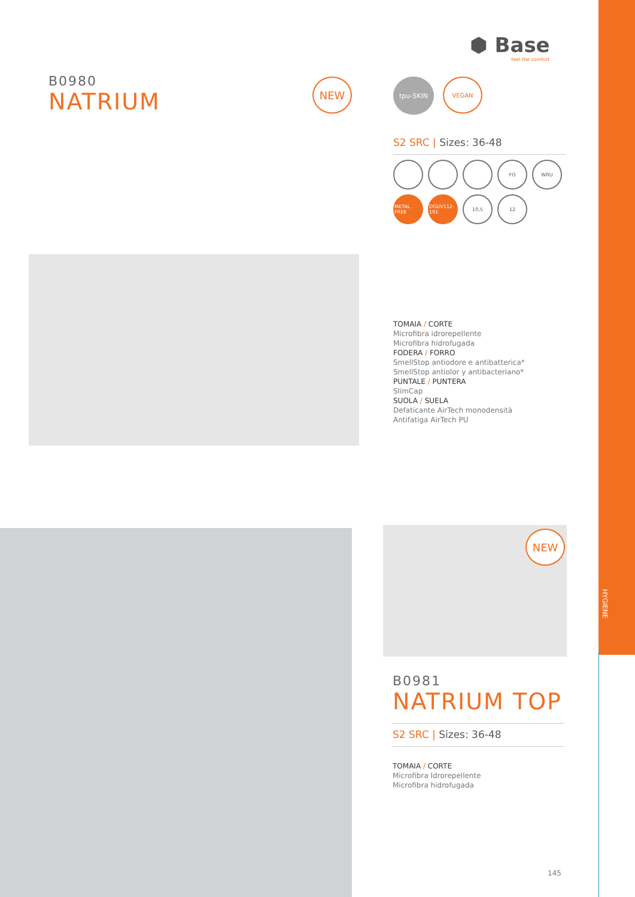HYGIENE
⬢ Base
feel the comfort
B0980
NATRIUM
NEW tpu-SKIN VEGAN
S2 SRC | Sizes: 36-48
FO WRU
METAL FREE
DGUV112-191
10,5 12
TOMAIA / CORTE
Microfibra idrorepellente
Microfibra hidrofugada
FODERA / FORRO
SmellStop antiodore e antibatterica*
SmellStop antiolor y antibacteriano*
PUNTALE / PUNTERA
SlimCap
SUOLA / SUELA
Defaticante AirTech monodensità
Antifatiga AirTech PU
NEW
B0981
NATRIUM TOP
S2 SRC | Sizes: 36-48
TOMAIA / CORTE
Microfibra Idrorepellente
Microfibra hidrofugada
145